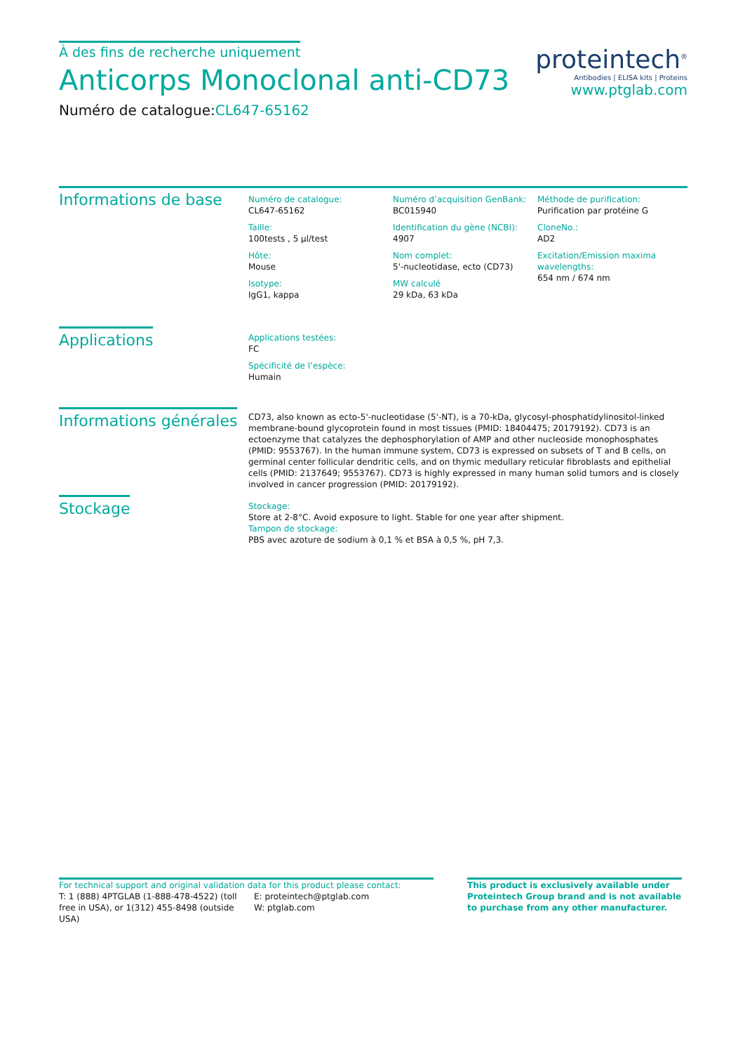À des fins de recherche uniquement
Anticorps Monoclonal anti-CD73
Numéro de catalogue:CL647-65162
proteintech<sup>®</sup>
Antibodies | ELISA kits | Proteins
www.ptglab.com
Informations de base
Numéro de catalogue:
CL647-65162
Taille:
100tests , 5 µl/test
Hôte:
Mouse
Isotype:
IgG1, kappa
Numéro d’acquisition GenBank:
BC015940
Identification du gène (NCBI):
4907
Nom complet:
5'-nucleotidase, ecto (CD73)
MW calculé
29 kDa, 63 kDa
Méthode de purification:
Purification par protéine G
CloneNo.:
AD2
Excitation/Emission maxima wavelengths:
654 nm / 674 nm
Applications
Applications testées:
FC
Spécificité de l’espèce:
Humain
Informations générales
CD73, also known as ecto-5'-nucleotidase (5'-NT), is a 70-kDa, glycosyl-phosphatidylinositol-linked membrane-bound glycoprotein found in most tissues (PMID: 18404475; 20179192). CD73 is an ectoenzyme that catalyzes the dephosphorylation of AMP and other nucleoside monophosphates (PMID: 9553767). In the human immune system, CD73 is expressed on subsets of T and B cells, on germinal center follicular dendritic cells, and on thymic medullary reticular fibroblasts and epithelial cells (PMID: 2137649; 9553767). CD73 is highly expressed in many human solid tumors and is closely involved in cancer progression (PMID: 20179192).
Stockage
Stockage:
Store at 2-8°C. Avoid exposure to light. Stable for one year after shipment.
Tampon de stockage:
PBS avec azoture de sodium à 0,1 % et BSA à 0,5 %, pH 7,3.
For technical support and original validation data for this product please contact:
T: 1 (888) 4PTGLAB (1-888-478-4522) (toll free in USA), or 1(312) 455-8498 (outside USA)
E: proteintech@ptglab.com
W: ptglab.com
This product is exclusively available under Proteintech Group brand and is not available to purchase from any other manufacturer.